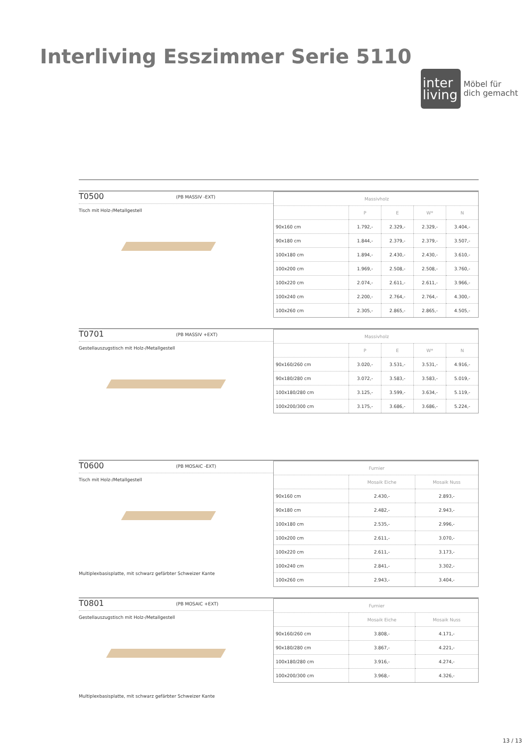Interliving Esszimmer Serie 5110
inter
living
Möbel für
dich gemacht
T0500 (PB MASSIV -EXT)
Tisch mit Holz-/Metallgestell
| Massivholz | | | | |
| | P | E | W* | N |
| 90x160 cm | 1.792,- | 2.329,- | 2.329,- | 3.404,- |
| 90x180 cm | 1.844,- | 2.379,- | 2.379,- | 3.507,- |
| 100x180 cm | 1.894,- | 2.430,- | 2.430,- | 3.610,- |
| 100x200 cm | 1.969,- | 2.508,- | 2.508,- | 3.760,- |
| 100x220 cm | 2.074,- | 2.611,- | 2.611,- | 3.966,- |
| 100x240 cm | 2.200,- | 2.764,- | 2.764,- | 4.300,- |
| 100x260 cm | 2.305,- | 2.865,- | 2.865,- | 4.505,- |
T0701 (PB MASSIV +EXT)
Gestellauszugstisch mit Holz-/Metallgestell
| Massivholz | | | | |
| | P | E | W* | N |
| 90x160/260 cm | 3.020,- | 3.531,- | 3.531,- | 4.916,- |
| 90x180/280 cm | 3.072,- | 3.583,- | 3.583,- | 5.019,- |
| 100x180/280 cm | 3.125,- | 3.599,- | 3.634,- | 5.119,- |
| 100x200/300 cm | 3.175,- | 3.686,- | 3.686,- | 5.224,- |
T0600 (PB MOSAIC -EXT)
Tisch mit Holz-/Metallgestell
Multiplexbasisplatte, mit schwarz gefärbter Schweizer Kante
| Furnier | | |
| | Mosaik Eiche | Mosaik Nuss |
| 90x160 cm | 2.430,- | 2.893,- |
| 90x180 cm | 2.482,- | 2.943,- |
| 100x180 cm | 2.535,- | 2.996,- |
| 100x200 cm | 2.611,- | 3.070,- |
| 100x220 cm | 2.611,- | 3.173,- |
| 100x240 cm | 2.841,- | 3.302,- |
| 100x260 cm | 2.943,- | 3.404,- |
T0801 (PB MOSAIC +EXT)
Gestellauszugstisch mit Holz-/Metallgestell
Multiplexbasisplatte, mit schwarz gefärbter Schweizer Kante
| Furnier | | |
| | Mosaik Eiche | Mosaik Nuss |
| 90x160/260 cm | 3.808,- | 4.171,- |
| 90x180/280 cm | 3.867,- | 4.221,- |
| 100x180/280 cm | 3.916,- | 4.274,- |
| 100x200/300 cm | 3.968,- | 4.326,- |
13 / 13